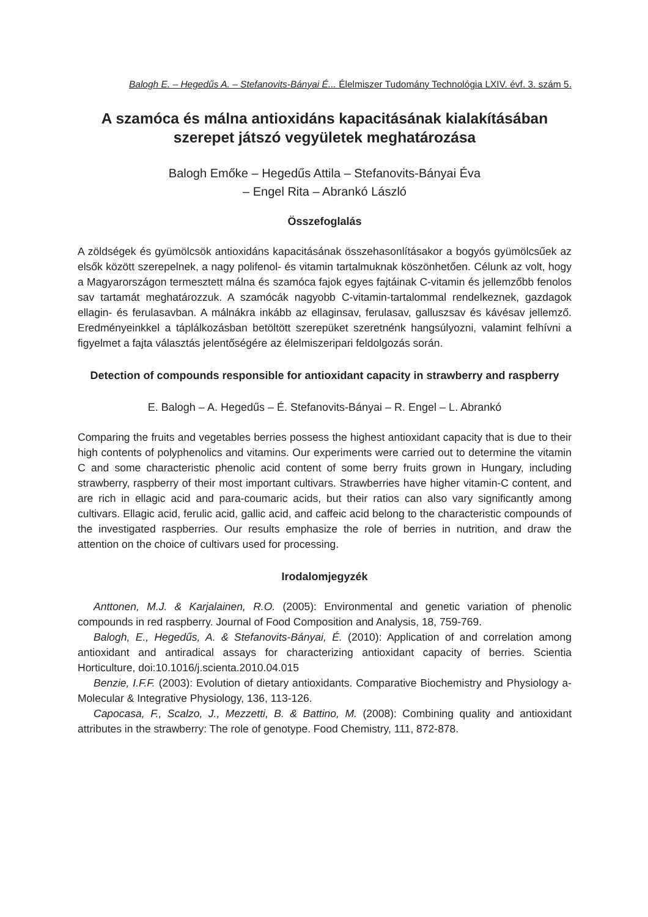Balogh E. – Hegedűs A. – Stefanovits-Bányai É... Élelmiszer Tudomány Technológia LXIV. évf. 3. szám 5.
A szamóca és málna antioxidáns kapacitásának kialakításában szerepet játszó vegyületek meghatározása
Balogh Emőke – Hegedűs Attila – Stefanovits-Bányai Éva
– Engel Rita – Abrankó László
Összefoglalás
A zöldségek és gyümölcsök antioxidáns kapacitásának összehasonlításakor a bogyós gyümölcsűek az elsők között szerepelnek, a nagy polifenol- és vitamin tartalmuknak köszönhetően. Célunk az volt, hogy a Magyarországon termesztett málna és szamóca fajok egyes fajtáinak C-vitamin és jellemzőbb fenolos sav tartamát meghatározzuk. A szamócák nagyobb C-vitamin-tartalommal rendelkeznek, gazdagok ellagin- és ferulasavban. A málnákra inkább az ellaginsav, ferulasav, galluszsav és kávésav jellemző. Eredményeinkkel a táplálkozásban betöltött szerepüket szeretnénk hangsúlyozni, valamint felhívni a figyelmet a fajta választás jelentőségére az élelmiszeripari feldolgozás során.
Detection of compounds responsible for antioxidant capacity in strawberry and raspberry
E. Balogh – A. Hegedűs – É. Stefanovits-Bányai – R. Engel – L. Abrankó
Comparing the fruits and vegetables berries possess the highest antioxidant capacity that is due to their high contents of polyphenolics and vitamins. Our experiments were carried out to determine the vitamin C and some characteristic phenolic acid content of some berry fruits grown in Hungary, including strawberry, raspberry of their most important cultivars. Strawberries have higher vitamin-C content, and are rich in ellagic acid and para-coumaric acids, but their ratios can also vary significantly among cultivars. Ellagic acid, ferulic acid, gallic acid, and caffeic acid belong to the characteristic compounds of the investigated raspberries. Our results emphasize the role of berries in nutrition, and draw the attention on the choice of cultivars used for processing.
Irodalomjegyzék
Anttonen, M.J. & Karjalainen, R.O. (2005): Environmental and genetic variation of phenolic compounds in red raspberry. Journal of Food Composition and Analysis, 18, 759-769.
Balogh, E., Hegedűs, A. & Stefanovits-Bányai, É. (2010): Application of and correlation among antioxidant and antiradical assays for characterizing antioxidant capacity of berries. Scientia Horticulture, doi:10.1016/j.scienta.2010.04.015
Benzie, I.F.F. (2003): Evolution of dietary antioxidants. Comparative Biochemistry and Physiology a-Molecular & Integrative Physiology, 136, 113-126.
Capocasa, F., Scalzo, J., Mezzetti, B. & Battino, M. (2008): Combining quality and antioxidant attributes in the strawberry: The role of genotype. Food Chemistry, 111, 872-878.